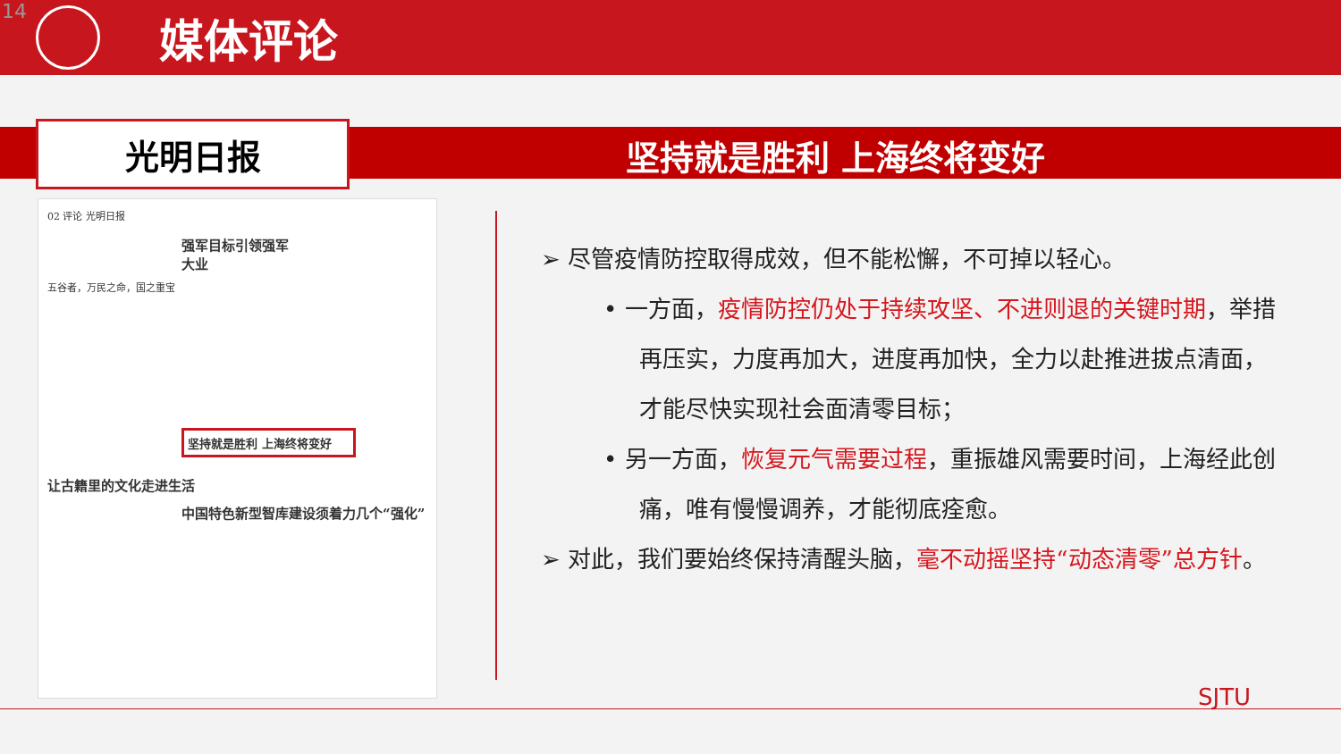14
媒体评论
光明日报 坚持就是胜利 上海终将变好
02 评论 光明日报
强军目标引领强军大业
五谷者，万民之命，国之重宝
坚持就是胜利 上海终将变好
让古籍里的文化走进生活
中国特色新型智库建设须着力几个“强化”
➢ 尽管疫情防控取得成效，但不能松懈，不可掉以轻心。
• 一方面，疫情防控仍处于持续攻坚、不进则退的关键时期，举措再压实，力度再加大，进度再加快，全力以赴推进拔点清面，才能尽快实现社会面清零目标；
• 另一方面，恢复元气需要过程，重振雄风需要时间，上海经此创痛，唯有慢慢调养，才能彻底痊愈。
➢ 对此，我们要始终保持清醒头脑，毫不动摇坚持“动态清零”总方针。
SJTU